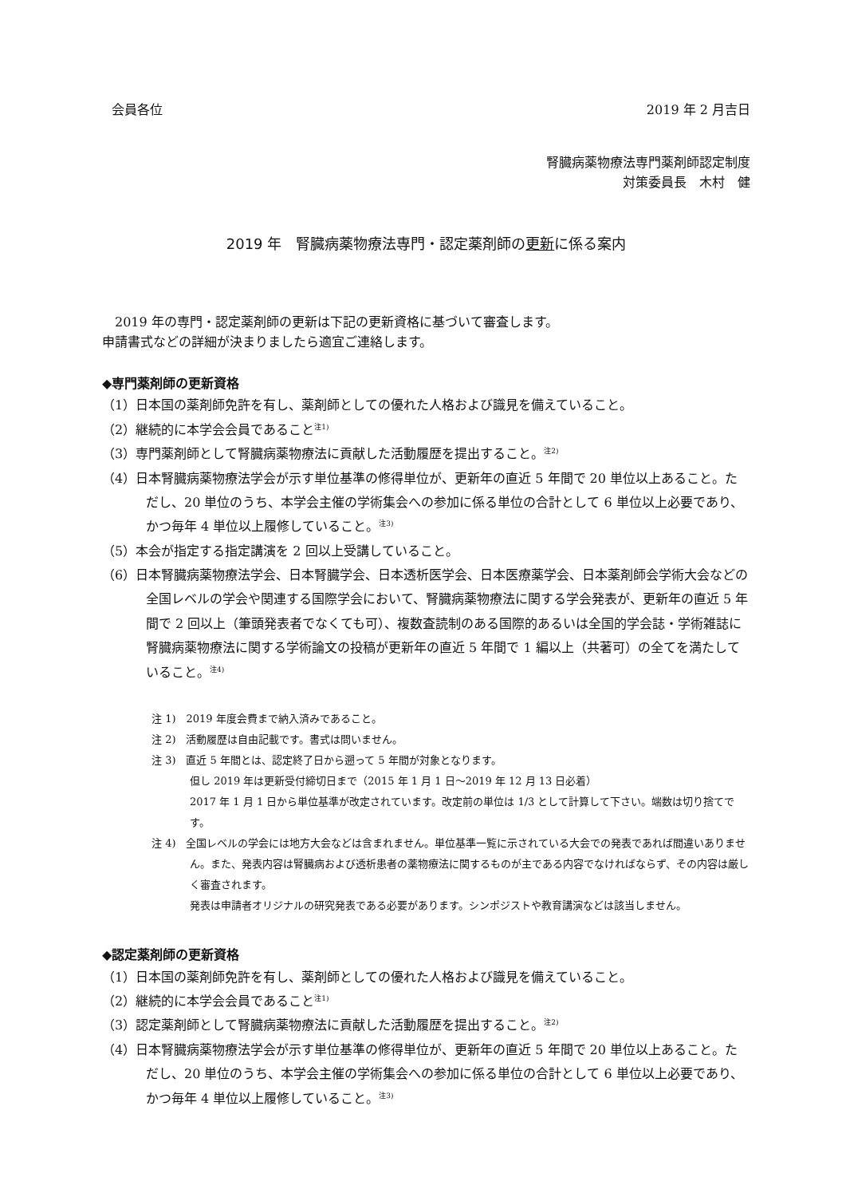会員各位 2019 年 2 月吉日
腎臓病薬物療法専門薬剤師認定制度
対策委員長　木村　健
2019 年　腎臓病薬物療法専門・認定薬剤師の更新に係る案内
　2019 年の専門・認定薬剤師の更新は下記の更新資格に基づいて審査します。
申請書式などの詳細が決まりましたら適宜ご連絡します。
◆専門薬剤師の更新資格
（1）日本国の薬剤師免許を有し、薬剤師としての優れた人格および識見を備えていること。
（2）継続的に本学会会員であること<sup>注1)</sup>
（3）専門薬剤師として腎臓病薬物療法に貢献した活動履歴を提出すること。<sup>注2)</sup>
（4）日本腎臓病薬物療法学会が示す単位基準の修得単位が、更新年の直近 5 年間で 20 単位以上あること。ただし、20 単位のうち、本学会主催の学術集会への参加に係る単位の合計として 6 単位以上必要であり、かつ毎年 4 単位以上履修していること。<sup>注3)</sup>
（5）本会が指定する指定講演を 2 回以上受講していること。
（6）日本腎臓病薬物療法学会、日本腎臓学会、日本透析医学会、日本医療薬学会、日本薬剤師会学術大会などの全国レベルの学会や関連する国際学会において、腎臓病薬物療法に関する学会発表が、更新年の直近 5 年間で 2 回以上（筆頭発表者でなくても可）、複数査読制のある国際的あるいは全国的学会誌・学術雑誌に腎臓病薬物療法に関する学術論文の投稿が更新年の直近 5 年間で 1 編以上（共著可）の全てを満たしていること。<sup>注4)</sup>
注 1)　2019 年度会費まで納入済みであること。
注 2)　活動履歴は自由記載です。書式は問いません。
注 3)　直近 5 年間とは、認定終了日から遡って 5 年間が対象となります。
但し 2019 年は更新受付締切日まで（2015 年 1 月 1 日～2019 年 12 月 13 日必着）
2017 年 1 月 1 日から単位基準が改定されています。改定前の単位は 1/3 として計算して下さい。端数は切り捨てです。
注 4)　全国レベルの学会には地方大会などは含まれません。単位基準一覧に示されている大会での発表であれば間違いありません。また、発表内容は腎臓病および透析患者の薬物療法に関するものが主である内容でなければならず、その内容は厳しく審査されます。
発表は申請者オリジナルの研究発表である必要があります。シンポジストや教育講演などは該当しません。
◆認定薬剤師の更新資格
（1）日本国の薬剤師免許を有し、薬剤師としての優れた人格および識見を備えていること。
（2）継続的に本学会会員であること<sup>注1)</sup>
（3）認定薬剤師として腎臓病薬物療法に貢献した活動履歴を提出すること。<sup>注2)</sup>
（4）日本腎臓病薬物療法学会が示す単位基準の修得単位が、更新年の直近 5 年間で 20 単位以上あること。ただし、20 単位のうち、本学会主催の学術集会への参加に係る単位の合計として 6 単位以上必要であり、かつ毎年 4 単位以上履修していること。<sup>注3)</sup>